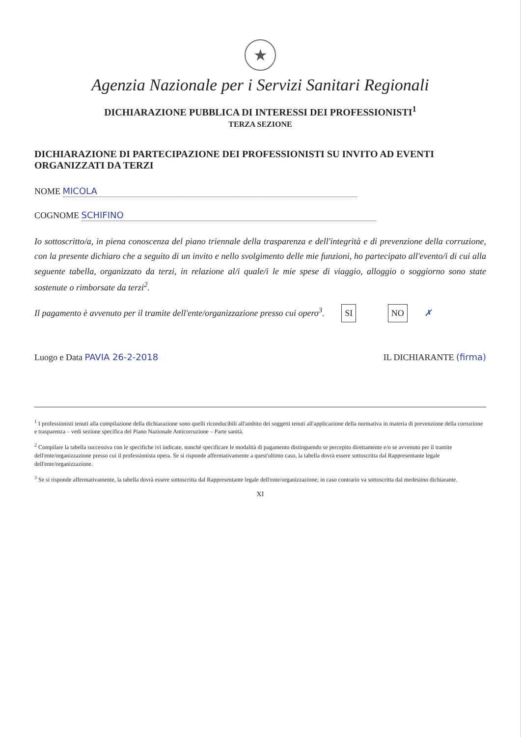★
Agenzia Nazionale per i Servizi Sanitari Regionali
DICHIARAZIONE PUBBLICA DI INTERESSI DEI PROFESSIONISTI<sup>1</sup>
TERZA SEZIONE
DICHIARAZIONE DI PARTECIPAZIONE DEI PROFESSIONISTI SU INVITO AD EVENTI ORGANIZZATI DA TERZI
NOME MICOLA
COGNOME SCHIFINO
Io sottoscritto/a, in piena conoscenza del piano triennale della trasparenza e dell'integrità e di prevenzione della corruzione, con la presente dichiaro che a seguito di un invito e nello svolgimento delle mie funzioni, ho partecipato all'evento/i di cui alla seguente tabella, organizzato da terzi, in relazione al/i quale/i le mie spese di viaggio, alloggio o soggiorno sono state sostenute o rimborsate da terzi<sup>2</sup>.
Il pagamento è avvenuto per il tramite dell'ente/organizzazione presso cui opero<sup>3</sup>. SI NO ✗
Luogo e Data PAVIA 26-2-2018 IL DICHIARANTE (firma)
<sup>1</sup> I professionisti tenuti alla compilazione della dichiarazione sono quelli riconducibili all'ambito dei soggetti tenuti all'applicazione della normativa in materia di prevenzione della corruzione e trasparenza – vedi sezione specifica del Piano Nazionale Anticorruzione – Parte sanità.
<sup>2</sup> Compilare la tabella successiva con le specifiche ivi indicate, nonché specificare le modalità di pagamento distinguendo se percepito direttamente e/o se avvenuto per il tramite dell'ente/organizzazione presso cui il professionista opera. Se si risponde affermativamente a quest'ultimo caso, la tabella dovrà essere sottoscritta dal Rappresentante legale dell'ente/organizzazione.
<sup>3</sup> Se si risponde affermativamente, la tabella dovrà essere sottoscritta dal Rappresentante legale dell'ente/organizzazione; in caso contrario va sottoscritta dal medesimo dichiarante.
XI